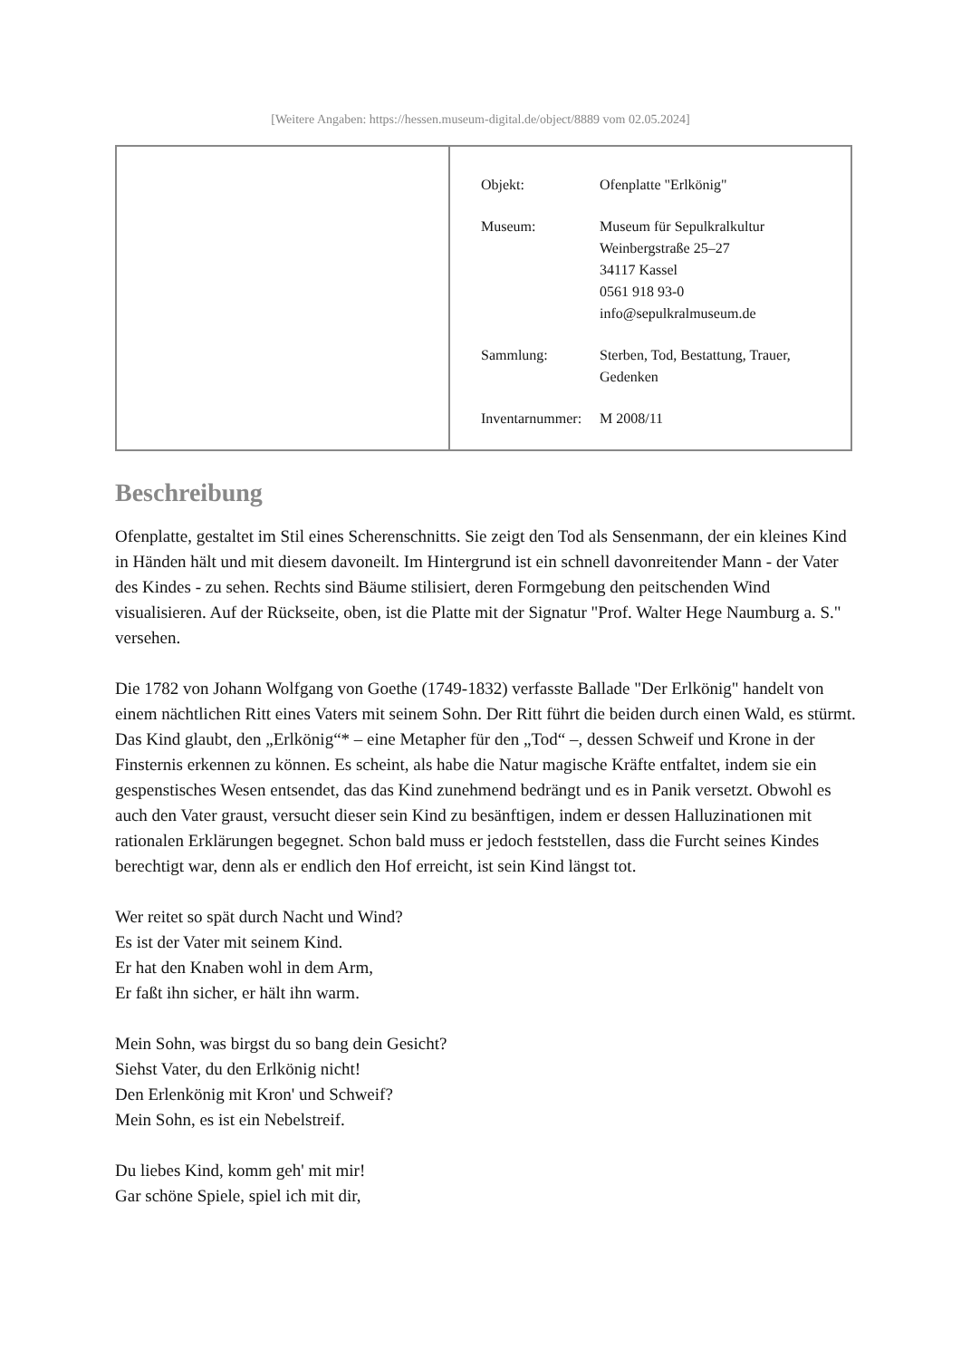[Weitere Angaben: https://hessen.museum-digital.de/object/8889 vom 02.05.2024]
| Objekt: | Ofenplatte "Erlkönig" |
| Museum: | Museum für Sepulkralkultur Weinbergstraße 25–27 34117 Kassel 0561 918 93-0 info@sepulkralmuseum.de |
| Sammlung: | Sterben, Tod, Bestattung, Trauer, Gedenken |
| Inventarnummer: | M 2008/11 |
Beschreibung
Ofenplatte, gestaltet im Stil eines Scherenschnitts. Sie zeigt den Tod als Sensenmann, der ein kleines Kind in Händen hält und mit diesem davoneilt. Im Hintergrund ist ein schnell davonreitender Mann - der Vater des Kindes - zu sehen. Rechts sind Bäume stilisiert, deren Formgebung den peitschenden Wind visualisieren. Auf der Rückseite, oben, ist die Platte mit der Signatur "Prof. Walter Hege Naumburg a. S." versehen.
Die 1782 von Johann Wolfgang von Goethe (1749-1832) verfasste Ballade "Der Erlkönig" handelt von einem nächtlichen Ritt eines Vaters mit seinem Sohn. Der Ritt führt die beiden durch einen Wald, es stürmt. Das Kind glaubt, den „Erlkönig“* – eine Metapher für den „Tod“ –, dessen Schweif und Krone in der Finsternis erkennen zu können. Es scheint, als habe die Natur magische Kräfte entfaltet, indem sie ein gespenstisches Wesen entsendet, das das Kind zunehmend bedrängt und es in Panik versetzt. Obwohl es auch den Vater graust, versucht dieser sein Kind zu besänftigen, indem er dessen Halluzinationen mit rationalen Erklärungen begegnet. Schon bald muss er jedoch feststellen, dass die Furcht seines Kindes berechtigt war, denn als er endlich den Hof erreicht, ist sein Kind längst tot.
Wer reitet so spät durch Nacht und Wind?
Es ist der Vater mit seinem Kind.
Er hat den Knaben wohl in dem Arm,
Er faßt ihn sicher, er hält ihn warm.
Mein Sohn, was birgst du so bang dein Gesicht?
Siehst Vater, du den Erlkönig nicht!
Den Erlenkönig mit Kron' und Schweif?
Mein Sohn, es ist ein Nebelstreif.
Du liebes Kind, komm geh' mit mir!
Gar schöne Spiele, spiel ich mit dir,